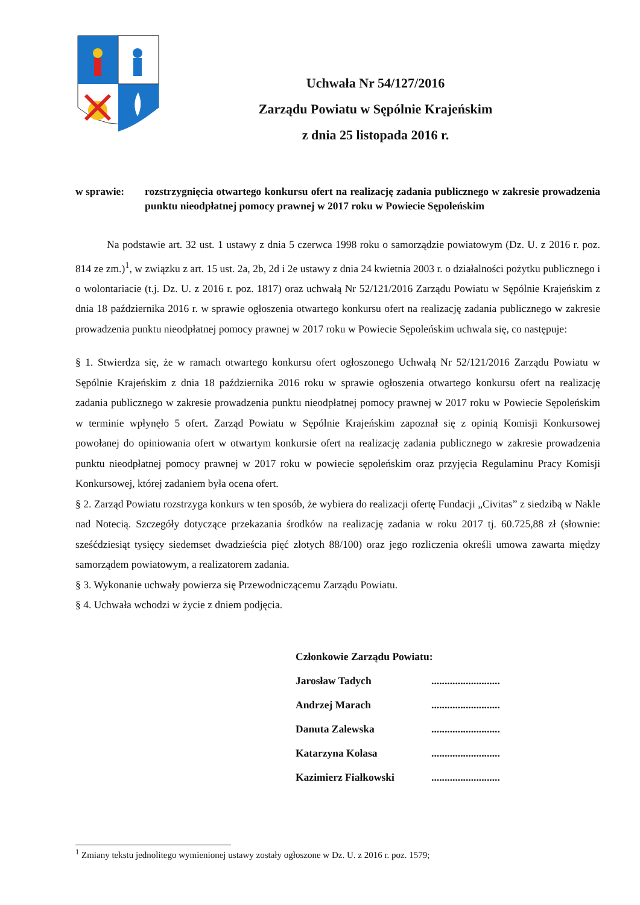Uchwała Nr 54/127/2016
Zarządu Powiatu w Sępólnie Krajeńskim
z dnia 25 listopada 2016 r.
w sprawie: rozstrzygnięcia otwartego konkursu ofert na realizację zadania publicznego w zakresie prowadzenia punktu nieodpłatnej pomocy prawnej w 2017 roku w Powiecie Sępoleńskim
Na podstawie art. 32 ust. 1 ustawy z dnia 5 czerwca 1998 roku o samorządzie powiatowym (Dz. U. z 2016 r. poz. 814 ze zm.)<sup>1</sup>, w związku z art. 15 ust. 2a, 2b, 2d i 2e ustawy z dnia 24 kwietnia 2003 r. o działalności pożytku publicznego i o wolontariacie (t.j. Dz. U. z 2016 r. poz. 1817) oraz uchwałą Nr 52/121/2016 Zarządu Powiatu w Sępólnie Krajeńskim z dnia 18 października 2016 r. w sprawie ogłoszenia otwartego konkursu ofert na realizację zadania publicznego w zakresie prowadzenia punktu nieodpłatnej pomocy prawnej w 2017 roku w Powiecie Sępoleńskim uchwala się, co następuje:
§ 1. Stwierdza się, że w ramach otwartego konkursu ofert ogłoszonego Uchwałą Nr 52/121/2016 Zarządu Powiatu w Sępólnie Krajeńskim z dnia 18 października 2016 roku w sprawie ogłoszenia otwartego konkursu ofert na realizację zadania publicznego w zakresie prowadzenia punktu nieodpłatnej pomocy prawnej w 2017 roku w Powiecie Sępoleńskim w terminie wpłynęło 5 ofert. Zarząd Powiatu w Sępólnie Krajeńskim zapoznał się z opinią Komisji Konkursowej powołanej do opiniowania ofert w otwartym konkursie ofert na realizację zadania publicznego w zakresie prowadzenia punktu nieodpłatnej pomocy prawnej w 2017 roku w powiecie sępoleńskim oraz przyjęcia Regulaminu Pracy Komisji Konkursowej, której zadaniem była ocena ofert.
§ 2. Zarząd Powiatu rozstrzyga konkurs w ten sposób, że wybiera do realizacji ofertę Fundacji „Civitas” z siedzibą w Nakle nad Notecią. Szczegóły dotyczące przekazania środków na realizację zadania w roku 2017 tj. 60.725,88 zł (słownie: sześćdziesiąt tysięcy siedemset dwadzieścia pięć złotych 88/100) oraz jego rozliczenia określi umowa zawarta między samorządem powiatowym, a realizatorem zadania.
§ 3. Wykonanie uchwały powierza się Przewodniczącemu Zarządu Powiatu.
§ 4. Uchwała wchodzi w życie z dniem podjęcia.
Członkowie Zarządu Powiatu:
Jarosław Tadych..........................
Andrzej Marach..........................
Danuta Zalewska..........................
Katarzyna Kolasa..........................
Kazimierz Fiałkowski..........................
<sup>1</sup> Zmiany tekstu jednolitego wymienionej ustawy zostały ogłoszone w Dz. U. z 2016 r. poz. 1579;